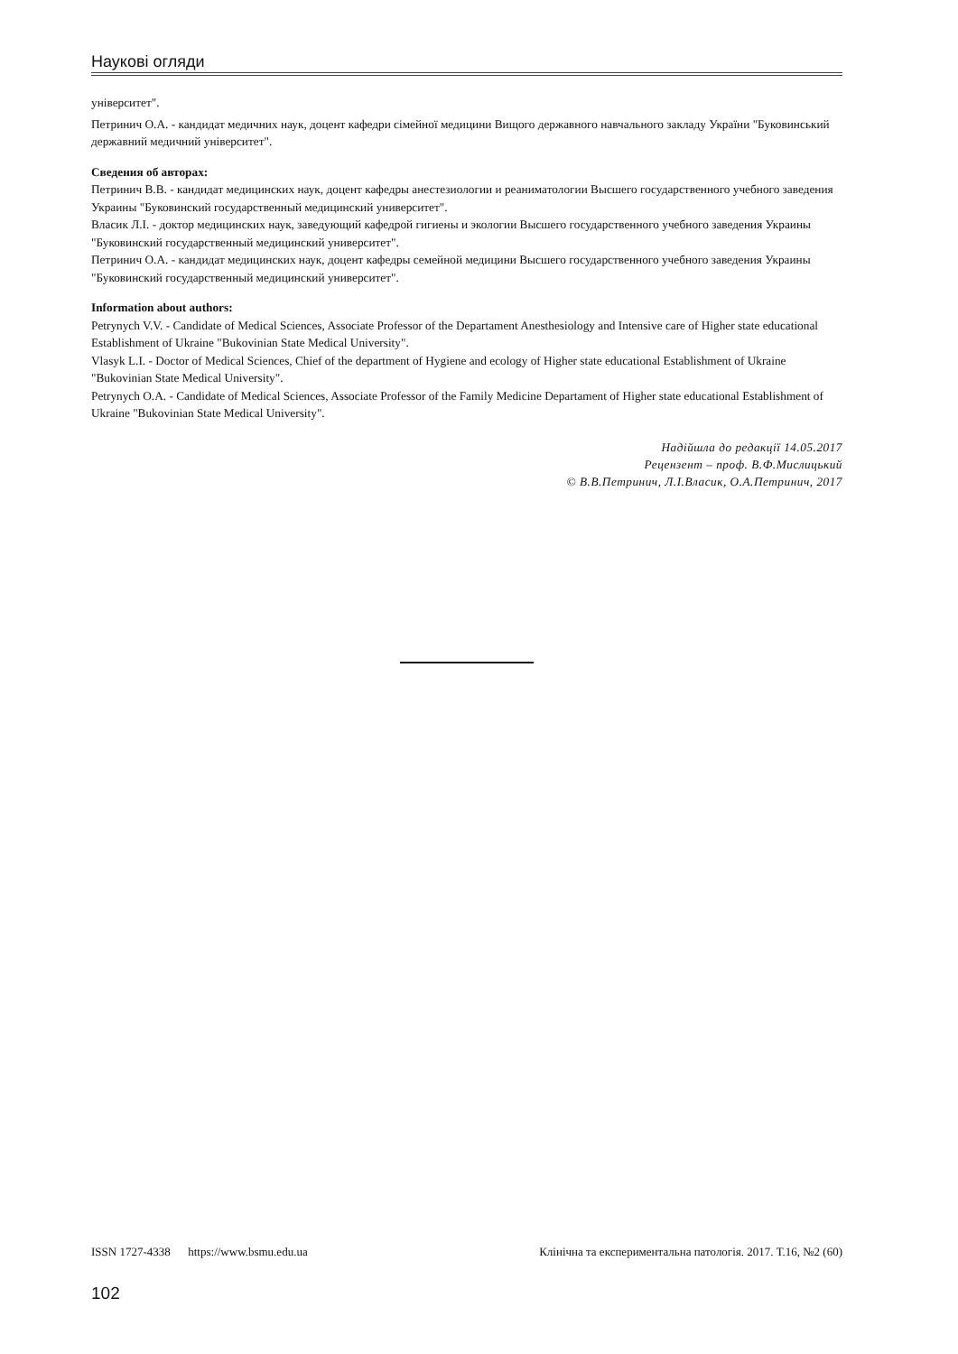Наукові огляди
університет".
Петринич О.А. - кандидат медичних наук, доцент кафедри сімейної медицини Вищого державного навчального закладу України "Буковинський державний медичний університет".
Сведения об авторах:
Петринич В.В. - кандидат медицинских наук, доцент кафедры анестезиологии и реаниматологии Высшего государственного учебного заведения Украины "Буковинский государственный медицинский университет".
Власик Л.І. - доктор медицинских наук, заведующий кафедрой гигиены и экологии Высшего государственного учебного заведения Украины "Буковинский государственный медицинский университет".
Петринич О.А. - кандидат медицинских наук, доцент кафедры семейной медицини Высшего государственного учебного заведения Украины "Буковинский государственный медицинский университет".
Information about authors:
Petrynych V.V. - Candidate of Medical Sciences, Associate Professor of the Departament Anesthesiology and Intensive care of Higher state educational Establishment of Ukraine "Bukovinian State Medical University".
Vlasyk L.I. - Doctor of Medical Sciences, Chief of the department of Hygiene and ecology of Higher state educational Establishment of Ukraine "Bukovinian State Medical University".
Petrynych O.A. - Candidate of Medical Sciences, Associate Professor of the Family Medicine Departament of Higher state educational Establishment of Ukraine "Bukovinian State Medical University".
Надійшла до редакції 14.05.2017
Рецензент – проф. В.Ф.Мислицький
© В.В.Петринич, Л.І.Власик, О.А.Петринич, 2017
ISSN 1727-4338 https://www.bsmu.edu.ua Клінічна та експериментальна патологія. 2017. Т.16, №2 (60)
102